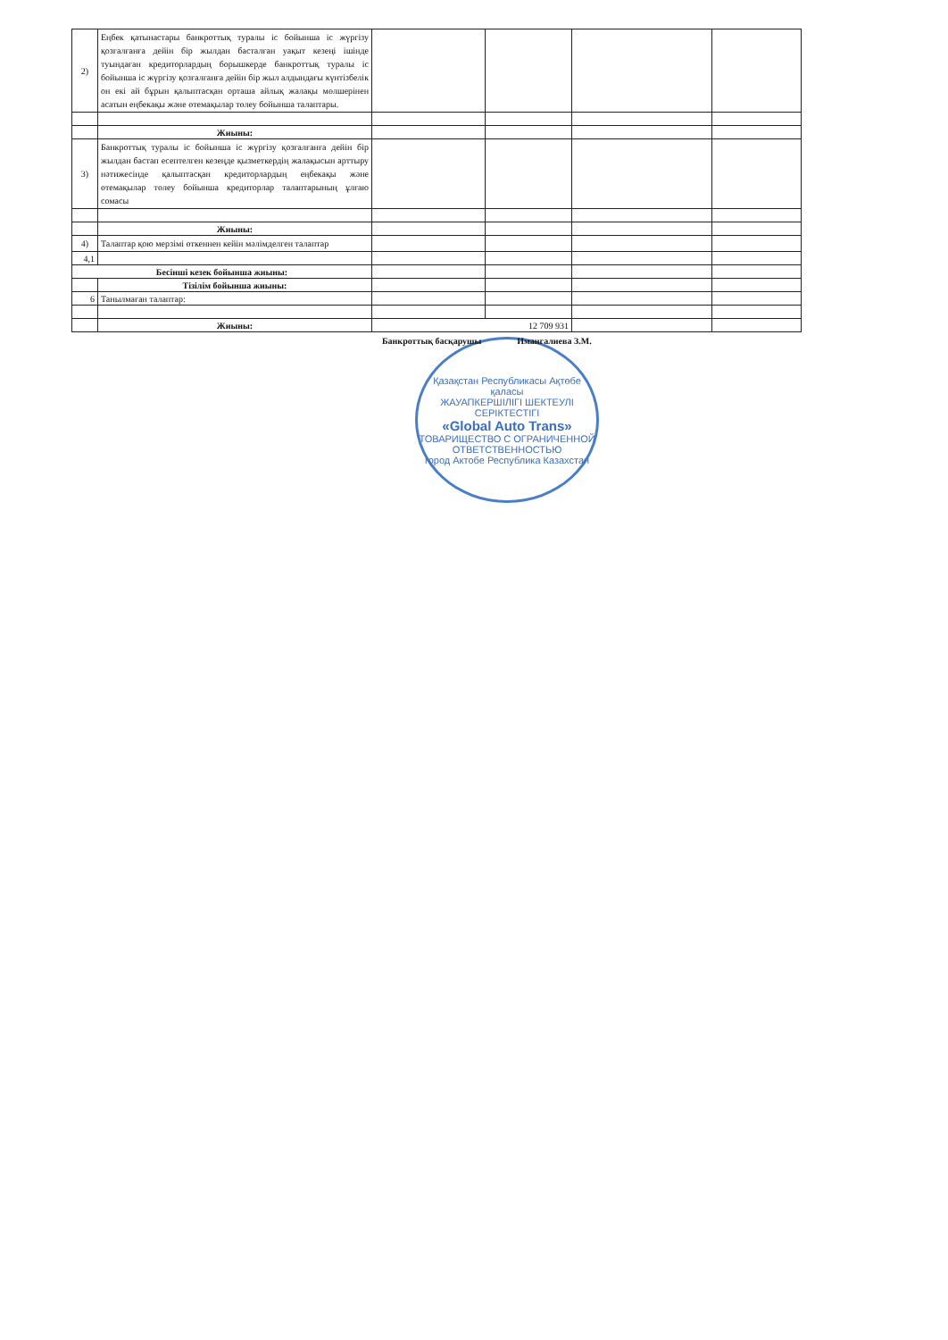| 2) | Еңбек қатынастары банкроттық туралы іс бойынша іс жүргізу қозғалғанға дейін бір жылдан басталған уақыт кезеңі ішінде туындаған кредиторлардың борышкерде банкроттық туралы іс бойынша іс жүргізу қозғалғанға дейін бір жыл алдындағы күнтізбелік он екі ай бұрын қалыптасқан орташа айлық жалақы мөлшерінен асатын еңбекақы және өтемақылар төлеу бойынша талаптары. | | | | |
| | Жиыны: | | | | |
| 3) | Банкроттық туралы іс бойынша іс жүргізу қозғалғанға дейін бір жылдан бастап есептелген кезеңде қызметкердің жалақысын арттыру нәтижесінде қалыптасқан кредиторлардың еңбекақы және өтемақылар төлеу бойынша кредиторлар талаптарының ұлғаю сомасы | | | | |
| | Жиыны: | | | | |
| 4) | Талаптар қою мерзімі өткеннен кейін мәлімделген талаптар | | | | |
| 4,1 | | | | | |
| Бесінші кезек бойынша жиыны: | | | | | |
| | Тізілім бойынша жиыны: | | | | |
| 6 | Танылмаған талаптар: | | | | |
| | Жиыны: | 12 709 931 | | | |
Банкроттық басқарушы Имангалиева З.М.
Қазақстан Республикасы Ақтөбе қаласы
ЖАУАПКЕРШІЛІГІ ШЕКТЕУЛІ СЕРІКТЕСТІГІ
«Global Auto Trans»
ТОВАРИЩЕСТВО С ОГРАНИЧЕННОЙ ОТВЕТСТВЕННОСТЬЮ
город Актобе Республика Казахстан